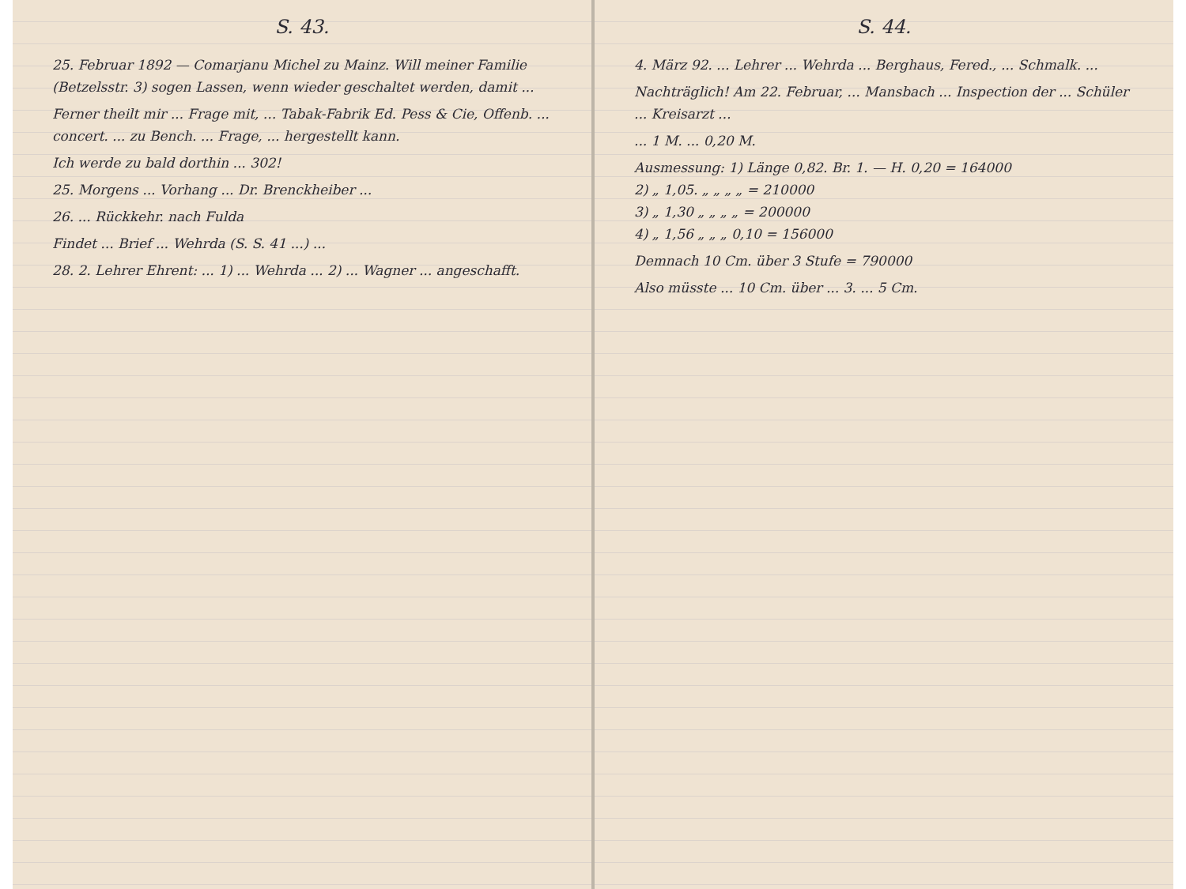S. 43.
25. Februar 1892 — Comarjanu Michel zu Mainz. Will meiner Familie (Betzelsstr. 3) sogen Lassen, wenn wieder geschaltet werden, damit ...
Ferner theilt mir ... Frage mit, ... Tabak-Fabrik Ed. Pess & Cie, Offenb. ... concert. ... zu Bench. ... Frage, ... hergestellt kann.
Ich werde zu bald dorthin ... 302!
25. Morgens ... Vorhang ... Dr. Brenckheiber ...
26. ... Rückkehr. nach Fulda
Findet ... Brief ... Wehrda (S. S. 41 ...) ...
28. 2. Lehrer Ehrent: ... 1) ... Wehrda ... 2) ... Wagner ... angeschafft.
S. 44.
4. März 92. ... Lehrer ... Wehrda ... Berghaus, Fered., ... Schmalk. ...
Nachträglich! Am 22. Februar, ... Mansbach ... Inspection der ... Schüler ... Kreisarzt ...
... 1 M. ... 0,20 M.
Ausmessung: 1) Länge 0,82. Br. 1. — H. 0,20 = 164000
2) „ 1,05. „ „ „ „ = 210000
3) „ 1,30 „ „ „ „ = 200000
4) „ 1,56 „ „ „ 0,10 = 156000
Demnach 10 Cm. über 3 Stufe = 790000
Also müsste ... 10 Cm. über ... 3. ... 5 Cm.